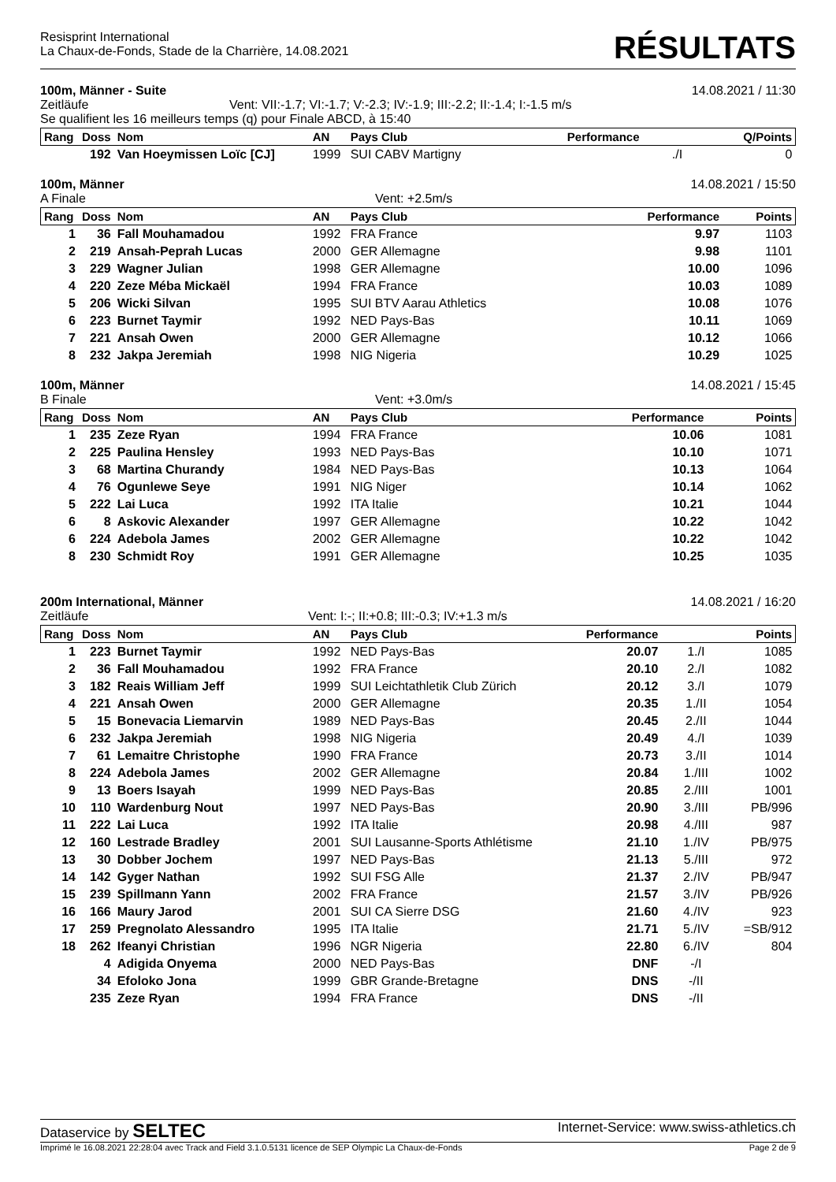Resisprint International
La Chaux-de-Fonds, Stade de la Charrière, 14.08.2021
RÉSULTATS
100m, Männer - Suite 14.08.2021 / 11:30
Zeitläufe Vent: VII:-1.7; VI:-1.7; V:-2.3; IV:-1.9; III:-2.2; II:-1.4; I:-1.5 m/s
Se qualifient les 16 meilleurs temps (q) pour Finale ABCD, à 15:40
| Rang | Doss | Nom | AN | Pays Club | Performance | | Q/Points |
| --- | --- | --- | --- | --- | --- | --- | --- |
| | 192 | Van Hoeymissen Loïc [CJ] | 1999 | SUI CABV Martigny | | ./I | 0 |
100m, Männer 14.08.2021 / 15:50
A Finale Vent: +2.5m/s
| Rang | Doss | Nom | AN | Pays Club | Performance | Points |
| --- | --- | --- | --- | --- | --- | --- |
| 1 | 36 | Fall Mouhamadou | 1992 | FRA France | 9.97 | 1103 |
| 2 | 219 | Ansah-Peprah Lucas | 2000 | GER Allemagne | 9.98 | 1101 |
| 3 | 229 | Wagner Julian | 1998 | GER Allemagne | 10.00 | 1096 |
| 4 | 220 | Zeze Méba Mickaël | 1994 | FRA France | 10.03 | 1089 |
| 5 | 206 | Wicki Silvan | 1995 | SUI BTV Aarau Athletics | 10.08 | 1076 |
| 6 | 223 | Burnet Taymir | 1992 | NED Pays-Bas | 10.11 | 1069 |
| 7 | 221 | Ansah Owen | 2000 | GER Allemagne | 10.12 | 1066 |
| 8 | 232 | Jakpa Jeremiah | 1998 | NIG Nigeria | 10.29 | 1025 |
100m, Männer 14.08.2021 / 15:45
B Finale Vent: +3.0m/s
| Rang | Doss | Nom | AN | Pays Club | Performance | Points |
| --- | --- | --- | --- | --- | --- | --- |
| 1 | 235 | Zeze Ryan | 1994 | FRA France | 10.06 | 1081 |
| 2 | 225 | Paulina Hensley | 1993 | NED Pays-Bas | 10.10 | 1071 |
| 3 | 68 | Martina Churandy | 1984 | NED Pays-Bas | 10.13 | 1064 |
| 4 | 76 | Ogunlewe Seye | 1991 | NIG Niger | 10.14 | 1062 |
| 5 | 222 | Lai Luca | 1992 | ITA Italie | 10.21 | 1044 |
| 6 | 8 | Askovic Alexander | 1997 | GER Allemagne | 10.22 | 1042 |
| 6 | 224 | Adebola James | 2002 | GER Allemagne | 10.22 | 1042 |
| 8 | 230 | Schmidt Roy | 1991 | GER Allemagne | 10.25 | 1035 |
200m International, Männer 14.08.2021 / 16:20
Zeitläufe Vent: I:-; II:+0.8; III:-0.3; IV:+1.3 m/s
| Rang | Doss | Nom | AN | Pays Club | Performance | | Points |
| --- | --- | --- | --- | --- | --- | --- | --- |
| 1 | 223 | Burnet Taymir | 1992 | NED Pays-Bas | 20.07 | 1./I | 1085 |
| 2 | 36 | Fall Mouhamadou | 1992 | FRA France | 20.10 | 2./I | 1082 |
| 3 | 182 | Reais William Jeff | 1999 | SUI Leichtathletik Club Zürich | 20.12 | 3./I | 1079 |
| 4 | 221 | Ansah Owen | 2000 | GER Allemagne | 20.35 | 1./II | 1054 |
| 5 | 15 | Bonevacia Liemarvin | 1989 | NED Pays-Bas | 20.45 | 2./II | 1044 |
| 6 | 232 | Jakpa Jeremiah | 1998 | NIG Nigeria | 20.49 | 4./I | 1039 |
| 7 | 61 | Lemaitre Christophe | 1990 | FRA France | 20.73 | 3./II | 1014 |
| 8 | 224 | Adebola James | 2002 | GER Allemagne | 20.84 | 1./III | 1002 |
| 9 | 13 | Boers Isayah | 1999 | NED Pays-Bas | 20.85 | 2./III | 1001 |
| 10 | 110 | Wardenburg Nout | 1997 | NED Pays-Bas | 20.90 | 3./III | PB/996 |
| 11 | 222 | Lai Luca | 1992 | ITA Italie | 20.98 | 4./III | 987 |
| 12 | 160 | Lestrade Bradley | 2001 | SUI Lausanne-Sports Athlétisme | 21.10 | 1./IV | PB/975 |
| 13 | 30 | Dobber Jochem | 1997 | NED Pays-Bas | 21.13 | 5./III | 972 |
| 14 | 142 | Gyger Nathan | 1992 | SUI FSG Alle | 21.37 | 2./IV | PB/947 |
| 15 | 239 | Spillmann Yann | 2002 | FRA France | 21.57 | 3./IV | PB/926 |
| 16 | 166 | Maury Jarod | 2001 | SUI CA Sierre DSG | 21.60 | 4./IV | 923 |
| 17 | 259 | Pregnolato Alessandro | 1995 | ITA Italie | 21.71 | 5./IV | =SB/912 |
| 18 | 262 | Ifeanyi Christian | 1996 | NGR Nigeria | 22.80 | 6./IV | 804 |
| | 4 | Adigida Onyema | 2000 | NED Pays-Bas | DNF | -/I | |
| | 34 | Efoloko Jona | 1999 | GBR Grande-Bretagne | DNS | -/II | |
| | 235 | Zeze Ryan | 1994 | FRA France | DNS | -/II | |
Dataservice by SELTEC Internet-Service: www.swiss-athletics.ch
Imprimé le 16.08.2021 22:28:04 avec Track and Field 3.1.0.5131 licence de SEP Olympic La Chaux-de-Fonds Page 2 de 9